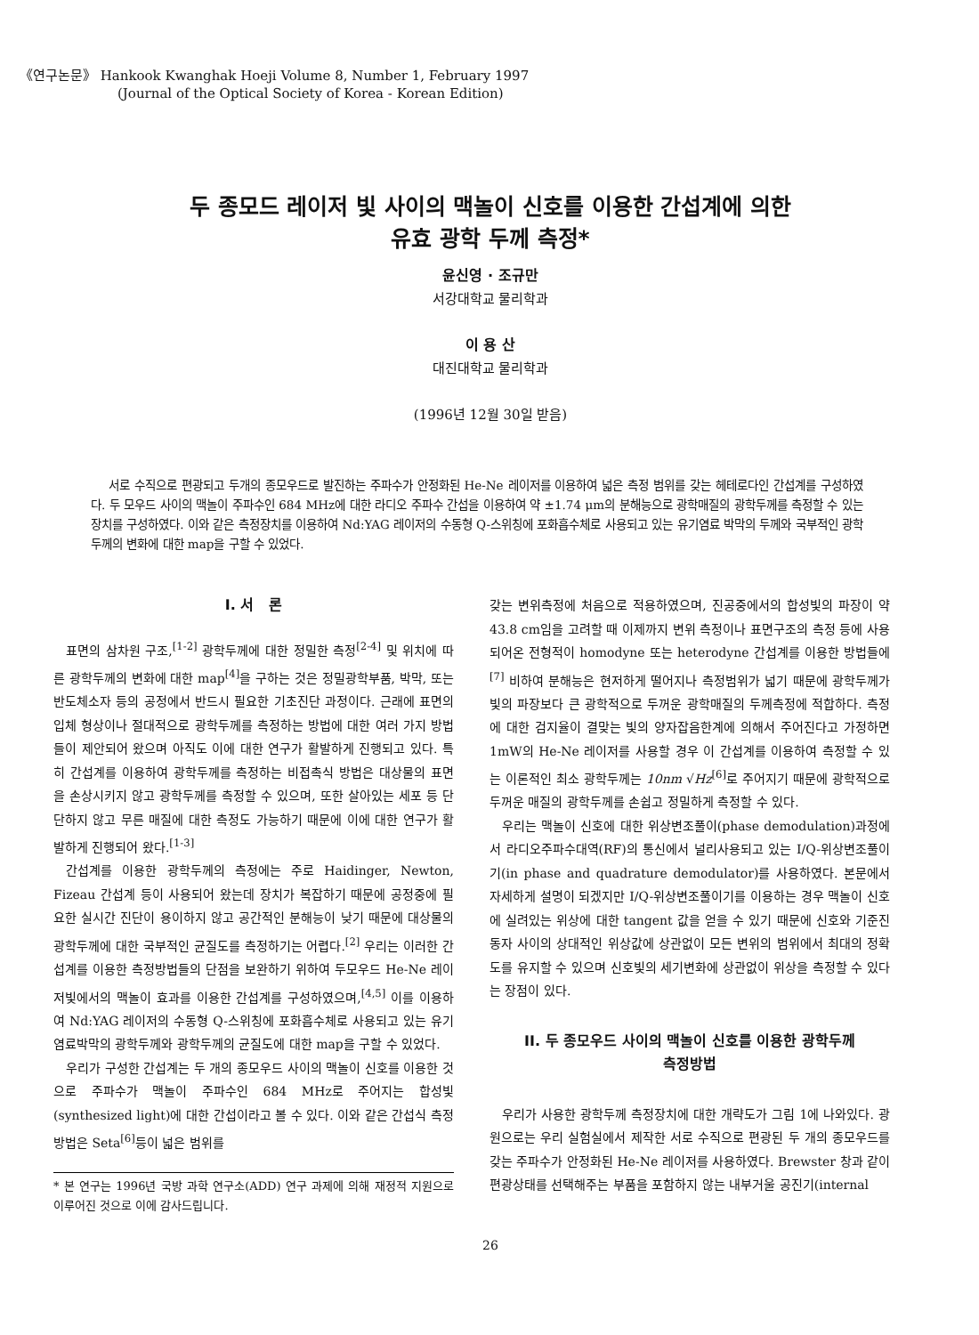《연구논문》 Hankook Kwanghak Hoeji Volume 8, Number 1, February 1997
(Journal of the Optical Society of Korea - Korean Edition)
두 종모드 레이저 빛 사이의 맥놀이 신호를 이용한 간섭계에 의한
유효 광학 두께 측정*
윤신영 · 조규만
서강대학교 물리학과
이 용 산
대진대학교 물리학과
(1996년 12월 30일 받음)
서로 수직으로 편광되고 두개의 종모우드로 발진하는 주파수가 안정화된 He-Ne 레이저를 이용하여 넓은 측정 범위를 갖는 헤테로다인 간섭계를 구성하였다. 두 모우드 사이의 맥놀이 주파수인 684 MHz에 대한 라디오 주파수 간섭을 이용하여 약 ±1.74 μm의 분해능으로 광학매질의 광학두께를 측정할 수 있는 장치를 구성하였다. 이와 같은 측정장치를 이용하여 Nd:YAG 레이저의 수동형 Q-스위칭에 포화흡수체로 사용되고 있는 유기염료 박막의 두께와 국부적인 광학두께의 변화에 대한 map을 구할 수 있었다.
I. 서 론
표면의 삼차원 구조,<sup>[1-2]</sup> 광학두께에 대한 정밀한 측정<sup>[2-4]</sup> 및 위치에 따른 광학두께의 변화에 대한 map<sup>[4]</sup>을 구하는 것은 정밀광학부품, 박막, 또는 반도체소자 등의 공정에서 반드시 필요한 기초진단 과정이다. 근래에 표면의 입체 형상이나 절대적으로 광학두께를 측정하는 방법에 대한 여러 가지 방법들이 제안되어 왔으며 아직도 이에 대한 연구가 활발하게 진행되고 있다. 특히 간섭계를 이용하여 광학두께를 측정하는 비접촉식 방법은 대상물의 표면을 손상시키지 않고 광학두께를 측정할 수 있으며, 또한 살아있는 세포 등 단단하지 않고 무른 매질에 대한 측정도 가능하기 때문에 이에 대한 연구가 활발하게 진행되어 왔다.<sup>[1-3]</sup>
간섭계를 이용한 광학두께의 측정에는 주로 Haidinger, Newton, Fizeau 간섭계 등이 사용되어 왔는데 장치가 복잡하기 때문에 공정중에 필요한 실시간 진단이 용이하지 않고 공간적인 분해능이 낮기 때문에 대상물의 광학두께에 대한 국부적인 균질도를 측정하기는 어렵다.<sup>[2]</sup> 우리는 이러한 간섭계를 이용한 측정방법들의 단점을 보완하기 위하여 두모우드 He-Ne 레이저빛에서의 맥놀이 효과를 이용한 간섭계를 구성하였으며,<sup>[4,5]</sup> 이를 이용하여 Nd:YAG 레이저의 수동형 Q-스위칭에 포화흡수체로 사용되고 있는 유기염료박막의 광학두께와 광학두께의 균질도에 대한 map을 구할 수 있었다.
우리가 구성한 간섭계는 두 개의 종모우드 사이의 맥놀이 신호를 이용한 것으로 주파수가 맥놀이 주파수인 684 MHz로 주어지는 합성빛(synthesized light)에 대한 간섭이라고 볼 수 있다. 이와 같은 간섭식 측정방법은 Seta<sup>[6]</sup>등이 넓은 범위를
* 본 연구는 1996년 국방 과학 연구소(ADD) 연구 과제에 의해 재정적 지원으로 이루어진 것으로 이에 감사드립니다.
갖는 변위측정에 처음으로 적용하였으며, 진공중에서의 합성빛의 파장이 약 43.8 cm임을 고려할 때 이제까지 변위 측정이나 표면구조의 측정 등에 사용되어온 전형적이 homodyne 또는 heterodyne 간섭계를 이용한 방법들에<sup>[7]</sup> 비하여 분해능은 현저하게 떨어지나 측정범위가 넓기 때문에 광학두께가 빛의 파장보다 큰 광학적으로 두꺼운 광학매질의 두께측정에 적합하다. 측정에 대한 검지율이 결맞는 빛의 양자잡음한계에 의해서 주어진다고 가정하면 1mW의 He-Ne 레이저를 사용할 경우 이 간섭계를 이용하여 측정할 수 있는 이론적인 최소 광학두께는 10nm √Hz<sup>[6]</sup>로 주어지기 때문에 광학적으로 두꺼운 매질의 광학두께를 손쉽고 정밀하게 측정할 수 있다.
우리는 맥놀이 신호에 대한 위상변조풀이(phase demodulation)과정에서 라디오주파수대역(RF)의 통신에서 널리사용되고 있는 I/Q-위상변조풀이기(in phase and quadrature demodulator)를 사용하였다. 본문에서 자세하게 설명이 되겠지만 I/Q-위상변조풀이기를 이용하는 경우 맥놀이 신호에 실려있는 위상에 대한 tangent 값을 얻을 수 있기 때문에 신호와 기준진동자 사이의 상대적인 위상값에 상관없이 모든 변위의 범위에서 최대의 정확도를 유지할 수 있으며 신호빛의 세기변화에 상관없이 위상을 측정할 수 있다는 장점이 있다.
II. 두 종모우드 사이의 맥놀이 신호를 이용한 광학두께
측정방법
우리가 사용한 광학두께 측정장치에 대한 개략도가 그림 1에 나와있다. 광원으로는 우리 실험실에서 제작한 서로 수직으로 편광된 두 개의 종모우드를 갖는 주파수가 안정화된 He-Ne 레이저를 사용하였다. Brewster 창과 같이 편광상태를 선택해주는 부품을 포함하지 않는 내부거울 공진기(internal
26